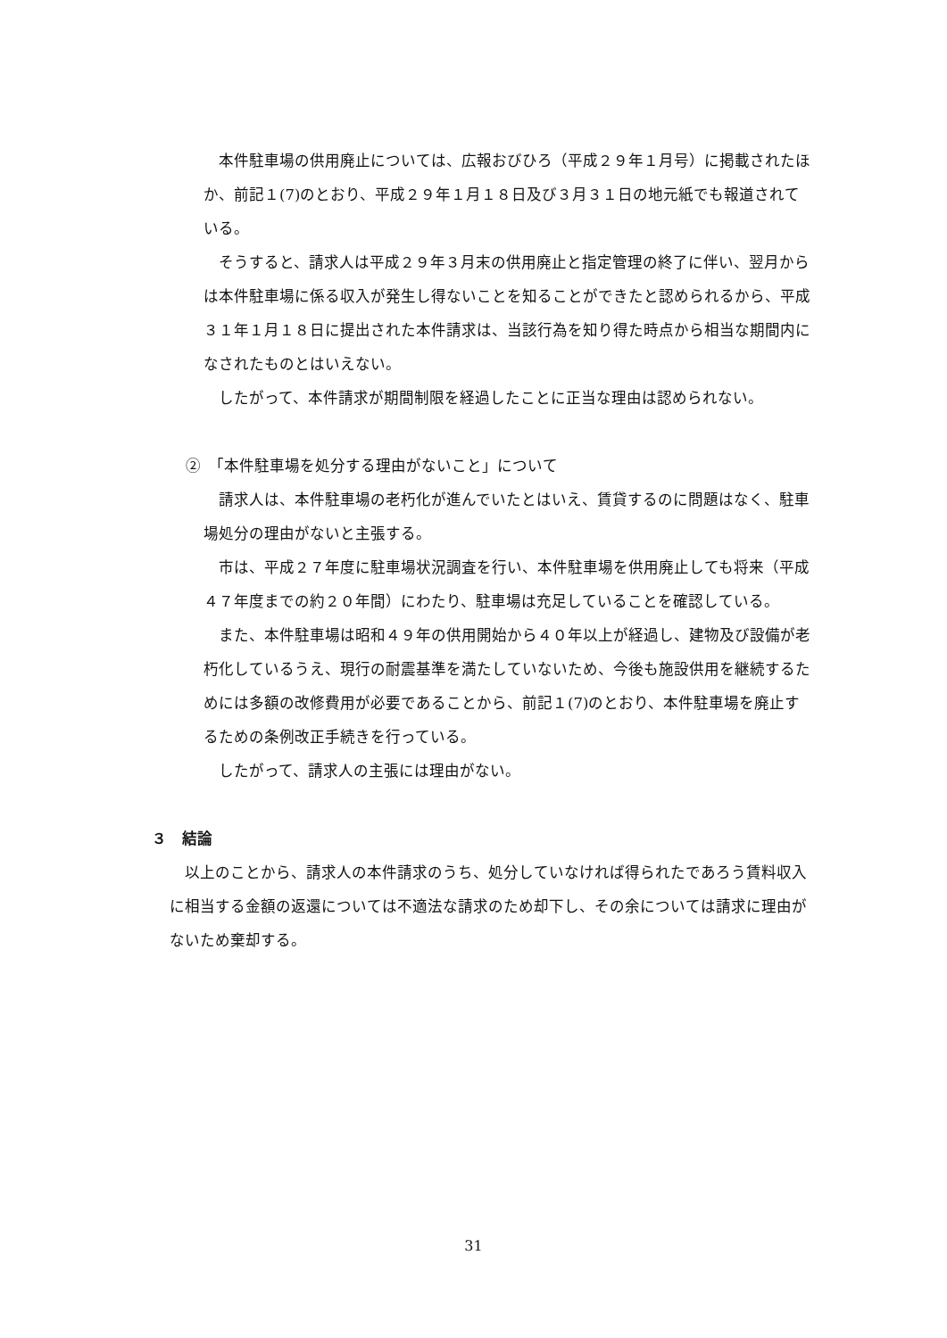本件駐車場の供用廃止については、広報おびひろ（平成２９年１月号）に掲載されたほか、前記１(7)のとおり、平成２９年１月１８日及び３月３１日の地元紙でも報道されている。
そうすると、請求人は平成２９年３月末の供用廃止と指定管理の終了に伴い、翌月からは本件駐車場に係る収入が発生し得ないことを知ることができたと認められるから、平成３１年１月１８日に提出された本件請求は、当該行為を知り得た時点から相当な期間内になされたものとはいえない。
したがって、本件請求が期間制限を経過したことに正当な理由は認められない。
②　「本件駐車場を処分する理由がないこと」について
請求人は、本件駐車場の老朽化が進んでいたとはいえ、賃貸するのに問題はなく、駐車場処分の理由がないと主張する。
市は、平成２７年度に駐車場状況調査を行い、本件駐車場を供用廃止しても将来（平成４７年度までの約２０年間）にわたり、駐車場は充足していることを確認している。
また、本件駐車場は昭和４９年の供用開始から４０年以上が経過し、建物及び設備が老朽化しているうえ、現行の耐震基準を満たしていないため、今後も施設供用を継続するためには多額の改修費用が必要であることから、前記１(7)のとおり、本件駐車場を廃止するための条例改正手続きを行っている。
したがって、請求人の主張には理由がない。
３　結論
以上のことから、請求人の本件請求のうち、処分していなければ得られたであろう賃料収入に相当する金額の返還については不適法な請求のため却下し、その余については請求に理由がないため棄却する。
31